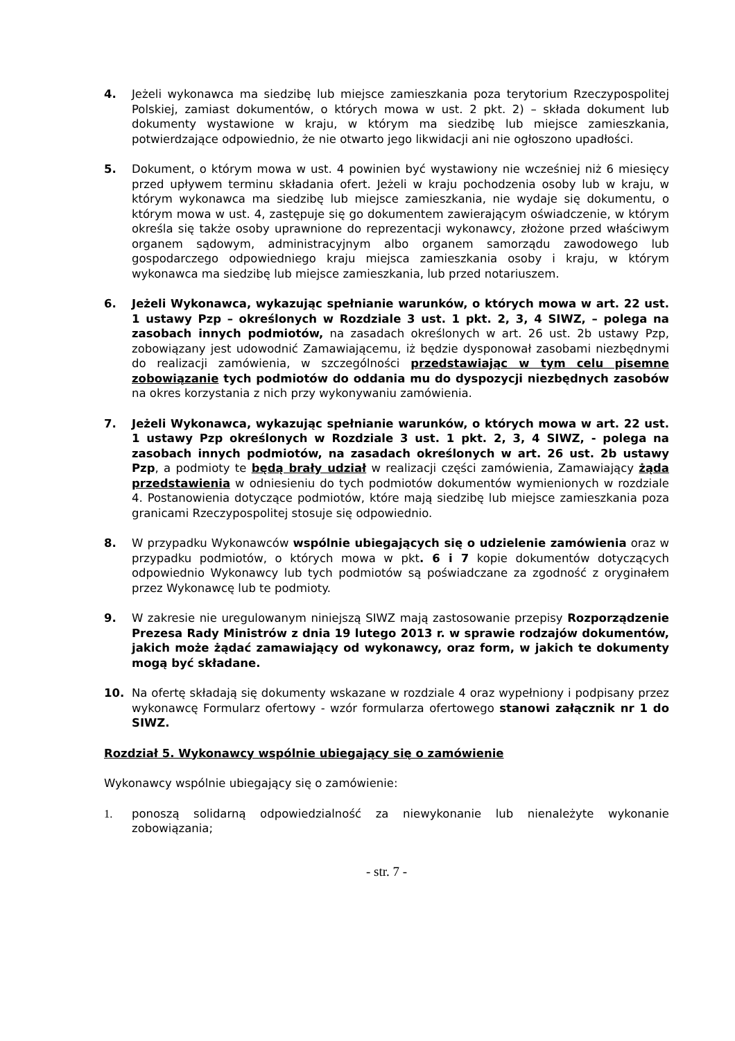4. Jeżeli wykonawca ma siedzibę lub miejsce zamieszkania poza terytorium Rzeczypospolitej Polskiej, zamiast dokumentów, o których mowa w ust. 2 pkt. 2) – składa dokument lub dokumenty wystawione w kraju, w którym ma siedzibę lub miejsce zamieszkania, potwierdzające odpowiednio, że nie otwarto jego likwidacji ani nie ogłoszono upadłości.
5. Dokument, o którym mowa w ust. 4 powinien być wystawiony nie wcześniej niż 6 miesięcy przed upływem terminu składania ofert. Jeżeli w kraju pochodzenia osoby lub w kraju, w którym wykonawca ma siedzibę lub miejsce zamieszkania, nie wydaje się dokumentu, o którym mowa w ust. 4, zastępuje się go dokumentem zawierającym oświadczenie, w którym określa się także osoby uprawnione do reprezentacji wykonawcy, złożone przed właściwym organem sądowym, administracyjnym albo organem samorządu zawodowego lub gospodarczego odpowiedniego kraju miejsca zamieszkania osoby i kraju, w którym wykonawca ma siedzibę lub miejsce zamieszkania, lub przed notariuszem.
6. Jeżeli Wykonawca, wykazując spełnianie warunków, o których mowa w art. 22 ust. 1 ustawy Pzp – określonych w Rozdziale 3 ust. 1 pkt. 2, 3, 4 SIWZ, – polega na zasobach innych podmiotów, na zasadach określonych w art. 26 ust. 2b ustawy Pzp, zobowiązany jest udowodnić Zamawiającemu, iż będzie dysponował zasobami niezbędnymi do realizacji zamówienia, w szczególności przedstawiając w tym celu pisemne zobowiązanie tych podmiotów do oddania mu do dyspozycji niezbędnych zasobów na okres korzystania z nich przy wykonywaniu zamówienia.
7. Jeżeli Wykonawca, wykazując spełnianie warunków, o których mowa w art. 22 ust. 1 ustawy Pzp określonych w Rozdziale 3 ust. 1 pkt. 2, 3, 4 SIWZ, - polega na zasobach innych podmiotów, na zasadach określonych w art. 26 ust. 2b ustawy Pzp, a podmioty te będą brały udział w realizacji części zamówienia, Zamawiający żąda przedstawienia w odniesieniu do tych podmiotów dokumentów wymienionych w rozdziale 4. Postanowienia dotyczące podmiotów, które mają siedzibę lub miejsce zamieszkania poza granicami Rzeczypospolitej stosuje się odpowiednio.
8. W przypadku Wykonawców wspólnie ubiegających się o udzielenie zamówienia oraz w przypadku podmiotów, o których mowa w pkt. 6 i 7 kopie dokumentów dotyczących odpowiednio Wykonawcy lub tych podmiotów są poświadczane za zgodność z oryginałem przez Wykonawcę lub te podmioty.
9. W zakresie nie uregulowanym niniejszą SIWZ mają zastosowanie przepisy Rozporządzenie Prezesa Rady Ministrów z dnia 19 lutego 2013 r. w sprawie rodzajów dokumentów, jakich może żądać zamawiający od wykonawcy, oraz form, w jakich te dokumenty mogą być składane.
10. Na ofertę składają się dokumenty wskazane w rozdziale 4 oraz wypełniony i podpisany przez wykonawcę Formularz ofertowy - wzór formularza ofertowego stanowi załącznik nr 1 do SIWZ.
Rozdział 5. Wykonawcy wspólnie ubiegający się o zamówienie
Wykonawcy wspólnie ubiegający się o zamówienie:
1. ponoszą solidarną odpowiedzialność za niewykonanie lub nienależyte wykonanie zobowiązania;
- str. 7 -